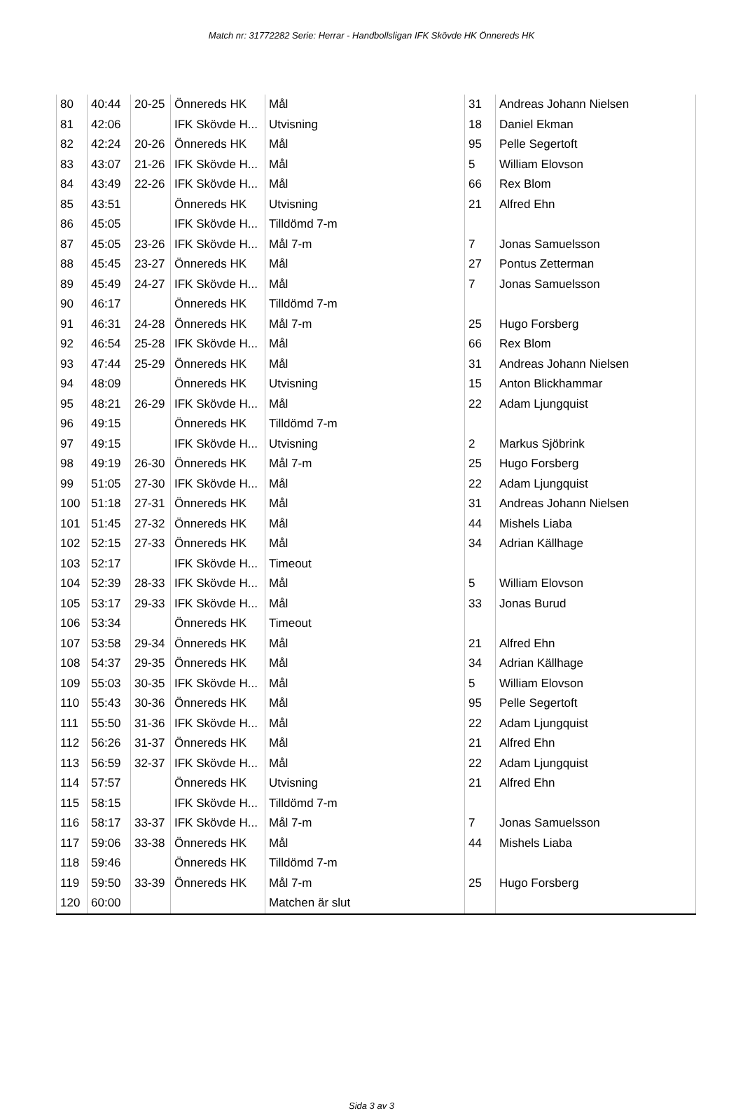Match nr: 31772282 Serie: Herrar - Handbollsligan IFK Skövde HK Önnereds HK
| 80 | 40:44 | 20-25 | Önnereds HK | Mål | 31 | Andreas Johann Nielsen |
| 81 | 42:06 | | IFK Skövde H... | Utvisning | 18 | Daniel Ekman |
| 82 | 42:24 | 20-26 | Önnereds HK | Mål | 95 | Pelle Segertoft |
| 83 | 43:07 | 21-26 | IFK Skövde H... | Mål | 5 | William Elovson |
| 84 | 43:49 | 22-26 | IFK Skövde H... | Mål | 66 | Rex Blom |
| 85 | 43:51 | | Önnereds HK | Utvisning | 21 | Alfred Ehn |
| 86 | 45:05 | | IFK Skövde H... | Tilldömd 7-m | | |
| 87 | 45:05 | 23-26 | IFK Skövde H... | Mål 7-m | 7 | Jonas Samuelsson |
| 88 | 45:45 | 23-27 | Önnereds HK | Mål | 27 | Pontus Zetterman |
| 89 | 45:49 | 24-27 | IFK Skövde H... | Mål | 7 | Jonas Samuelsson |
| 90 | 46:17 | | Önnereds HK | Tilldömd 7-m | | |
| 91 | 46:31 | 24-28 | Önnereds HK | Mål 7-m | 25 | Hugo Forsberg |
| 92 | 46:54 | 25-28 | IFK Skövde H... | Mål | 66 | Rex Blom |
| 93 | 47:44 | 25-29 | Önnereds HK | Mål | 31 | Andreas Johann Nielsen |
| 94 | 48:09 | | Önnereds HK | Utvisning | 15 | Anton Blickhammar |
| 95 | 48:21 | 26-29 | IFK Skövde H... | Mål | 22 | Adam Ljungquist |
| 96 | 49:15 | | Önnereds HK | Tilldömd 7-m | | |
| 97 | 49:15 | | IFK Skövde H... | Utvisning | 2 | Markus Sjöbrink |
| 98 | 49:19 | 26-30 | Önnereds HK | Mål 7-m | 25 | Hugo Forsberg |
| 99 | 51:05 | 27-30 | IFK Skövde H... | Mål | 22 | Adam Ljungquist |
| 100 | 51:18 | 27-31 | Önnereds HK | Mål | 31 | Andreas Johann Nielsen |
| 101 | 51:45 | 27-32 | Önnereds HK | Mål | 44 | Mishels Liaba |
| 102 | 52:15 | 27-33 | Önnereds HK | Mål | 34 | Adrian Källhage |
| 103 | 52:17 | | IFK Skövde H... | Timeout | | |
| 104 | 52:39 | 28-33 | IFK Skövde H... | Mål | 5 | William Elovson |
| 105 | 53:17 | 29-33 | IFK Skövde H... | Mål | 33 | Jonas Burud |
| 106 | 53:34 | | Önnereds HK | Timeout | | |
| 107 | 53:58 | 29-34 | Önnereds HK | Mål | 21 | Alfred Ehn |
| 108 | 54:37 | 29-35 | Önnereds HK | Mål | 34 | Adrian Källhage |
| 109 | 55:03 | 30-35 | IFK Skövde H... | Mål | 5 | William Elovson |
| 110 | 55:43 | 30-36 | Önnereds HK | Mål | 95 | Pelle Segertoft |
| 111 | 55:50 | 31-36 | IFK Skövde H... | Mål | 22 | Adam Ljungquist |
| 112 | 56:26 | 31-37 | Önnereds HK | Mål | 21 | Alfred Ehn |
| 113 | 56:59 | 32-37 | IFK Skövde H... | Mål | 22 | Adam Ljungquist |
| 114 | 57:57 | | Önnereds HK | Utvisning | 21 | Alfred Ehn |
| 115 | 58:15 | | IFK Skövde H... | Tilldömd 7-m | | |
| 116 | 58:17 | 33-37 | IFK Skövde H... | Mål 7-m | 7 | Jonas Samuelsson |
| 117 | 59:06 | 33-38 | Önnereds HK | Mål | 44 | Mishels Liaba |
| 118 | 59:46 | | Önnereds HK | Tilldömd 7-m | | |
| 119 | 59:50 | 33-39 | Önnereds HK | Mål 7-m | 25 | Hugo Forsberg |
| 120 | 60:00 | | | Matchen är slut | | |
Sida 3 av 3